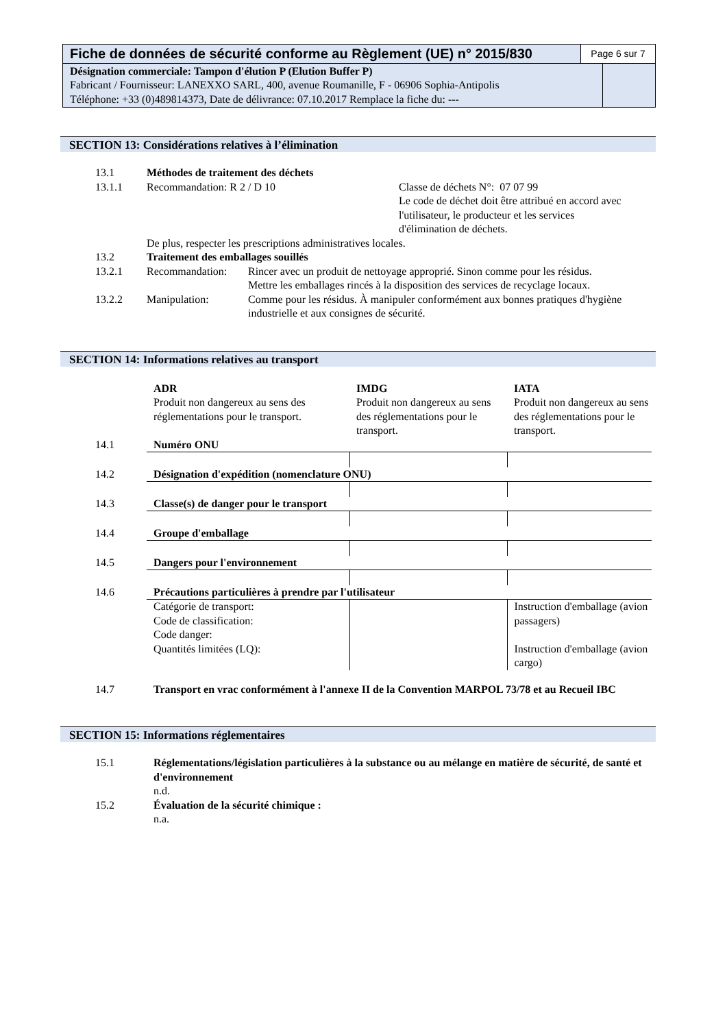Fiche de données de sécurité conforme au Règlement (UE) n° 2015/830
Page 6 sur 7
Désignation commerciale: Tampon d'élution P (Elution Buffer P)
Fabricant / Fournisseur: LANEXXO SARL, 400, avenue Roumanille, F - 06906 Sophia-Antipolis
Téléphone: +33 (0)489814373, Date de délivrance: 07.10.2017 Remplace la fiche du: ---
SECTION 13: Considérations relatives à l’élimination
| 13.1 | Méthodes de traitement des déchets | |
| 13.1.1 | Recommandation: R 2 / D 10 | Classe de déchets N°: 07 07 99 Le code de déchet doit être attribué en accord avec l'utilisateur, le producteur et les services d'élimination de déchets. |
| | De plus, respecter les prescriptions administratives locales. | |
| 13.2 | Traitement des emballages souillés | |
| 13.2.1 | Recommandation: | Rincer avec un produit de nettoyage approprié. Sinon comme pour les résidus. Mettre les emballages rincés à la disposition des services de recyclage locaux. |
| 13.2.2 | Manipulation: | Comme pour les résidus. À manipuler conformément aux bonnes pratiques d'hygiène industrielle et aux consignes de sécurité. |
SECTION 14: Informations relatives au transport
| | ADR Produit non dangereux au sens des réglementations pour le transport. | IMDG Produit non dangereux au sens des réglementations pour le transport. | IATA Produit non dangereux au sens des réglementations pour le transport. |
| 14.1 | Numéro ONU | | |
| 14.2 | Désignation d'expédition (nomenclature ONU) | | |
| 14.3 | Classe(s) de danger pour le transport | | |
| 14.4 | Groupe d'emballage | | |
| 14.5 | Dangers pour l'environnement | | |
| 14.6 | Précautions particulières à prendre par l'utilisateur | | |
| | Catégorie de transport: Code de classification: Code danger: Quantités limitées (LQ): | | Instruction d'emballage (avion passagers) Instruction d'emballage (avion cargo) |
| 14.7 | Transport en vrac conformément à l'annexe II de la Convention MARPOL 73/78 et au Recueil IBC |
SECTION 15: Informations réglementaires
| 15.1 | Réglementations/législation particulières à la substance ou au mélange en matière de sécurité, de santé et d'environnement n.d. |
| 15.2 | Évaluation de la sécurité chimique : n.a. |